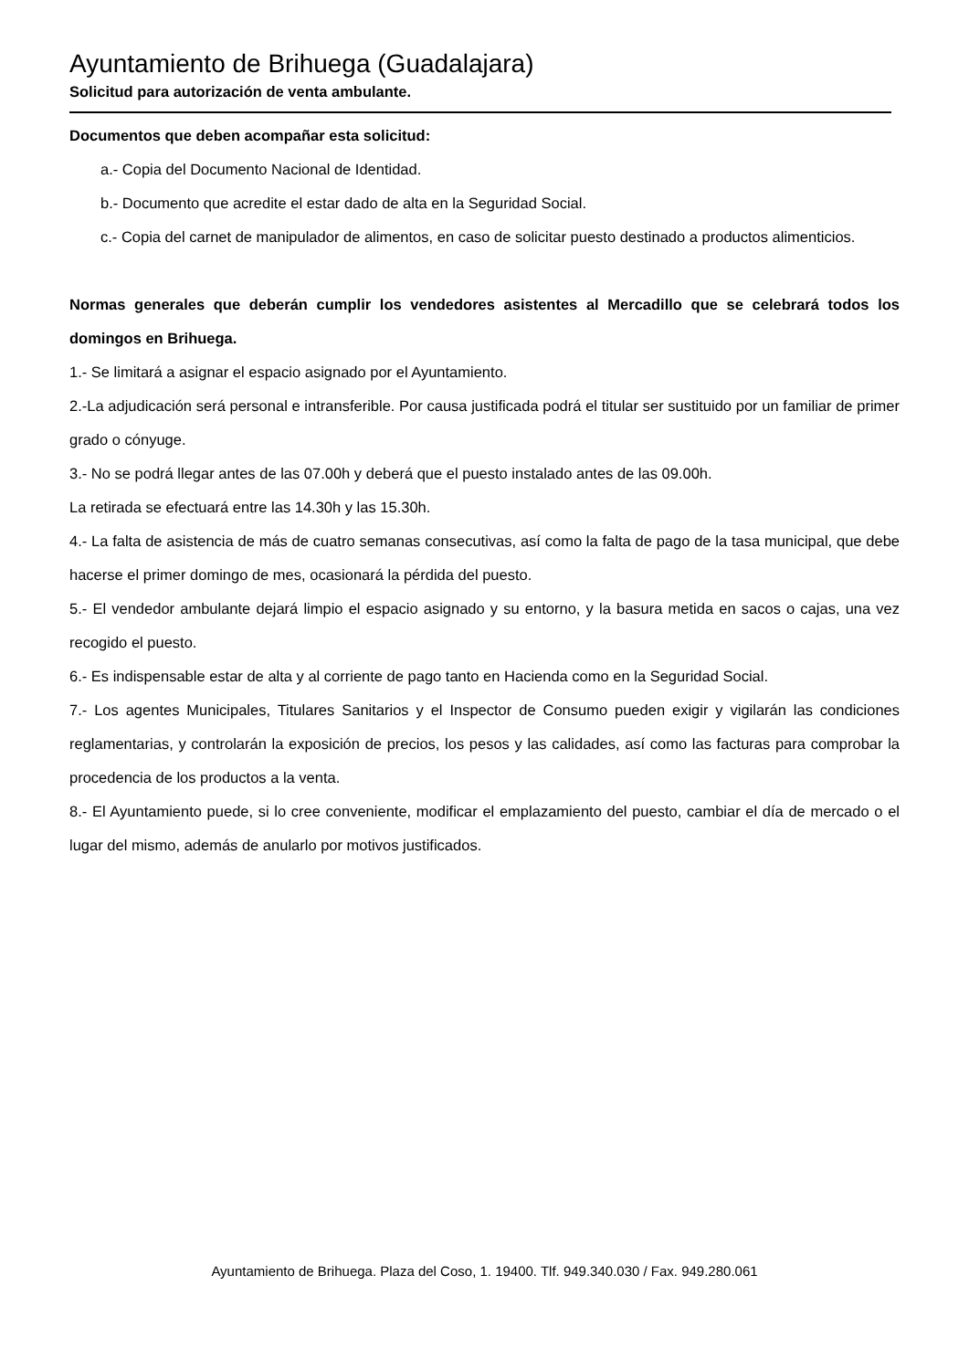Ayuntamiento de Brihuega (Guadalajara)
Solicitud para autorización de venta ambulante.
Documentos que deben acompañar esta solicitud:
a.- Copia del Documento Nacional de Identidad.
b.- Documento que acredite el estar dado de alta en la Seguridad Social.
c.- Copia del carnet de manipulador de alimentos, en caso de solicitar puesto destinado a productos alimenticios.
Normas generales que deberán cumplir los vendedores asistentes al Mercadillo que se celebrará todos los domingos en Brihuega.
1.- Se limitará a asignar el espacio asignado por el Ayuntamiento.
2.-La adjudicación será personal e intransferible. Por causa justificada podrá el titular ser sustituido por un familiar de primer grado o cónyuge.
3.- No se podrá llegar antes de las 07.00h y deberá que el puesto instalado antes de las 09.00h.
La retirada se efectuará entre las 14.30h y las 15.30h.
4.- La falta de asistencia de más de cuatro semanas consecutivas, así como la falta de pago de la tasa municipal, que debe hacerse el primer domingo de mes, ocasionará la pérdida del puesto.
5.- El vendedor ambulante dejará limpio el espacio asignado y su entorno, y la basura metida en sacos o cajas, una vez recogido el puesto.
6.- Es indispensable estar de alta y al corriente de pago tanto en Hacienda como en la Seguridad Social.
7.- Los agentes Municipales, Titulares Sanitarios y el Inspector de Consumo pueden exigir y vigilarán las condiciones reglamentarias, y controlarán la exposición de precios, los pesos y las calidades, así como las facturas para comprobar la procedencia de los productos a la venta.
8.- El Ayuntamiento puede, si lo cree conveniente, modificar el emplazamiento del puesto, cambiar el día de mercado o el lugar del mismo, además de anularlo por motivos justificados.
Ayuntamiento de Brihuega. Plaza del Coso, 1. 19400. Tlf. 949.340.030 / Fax. 949.280.061